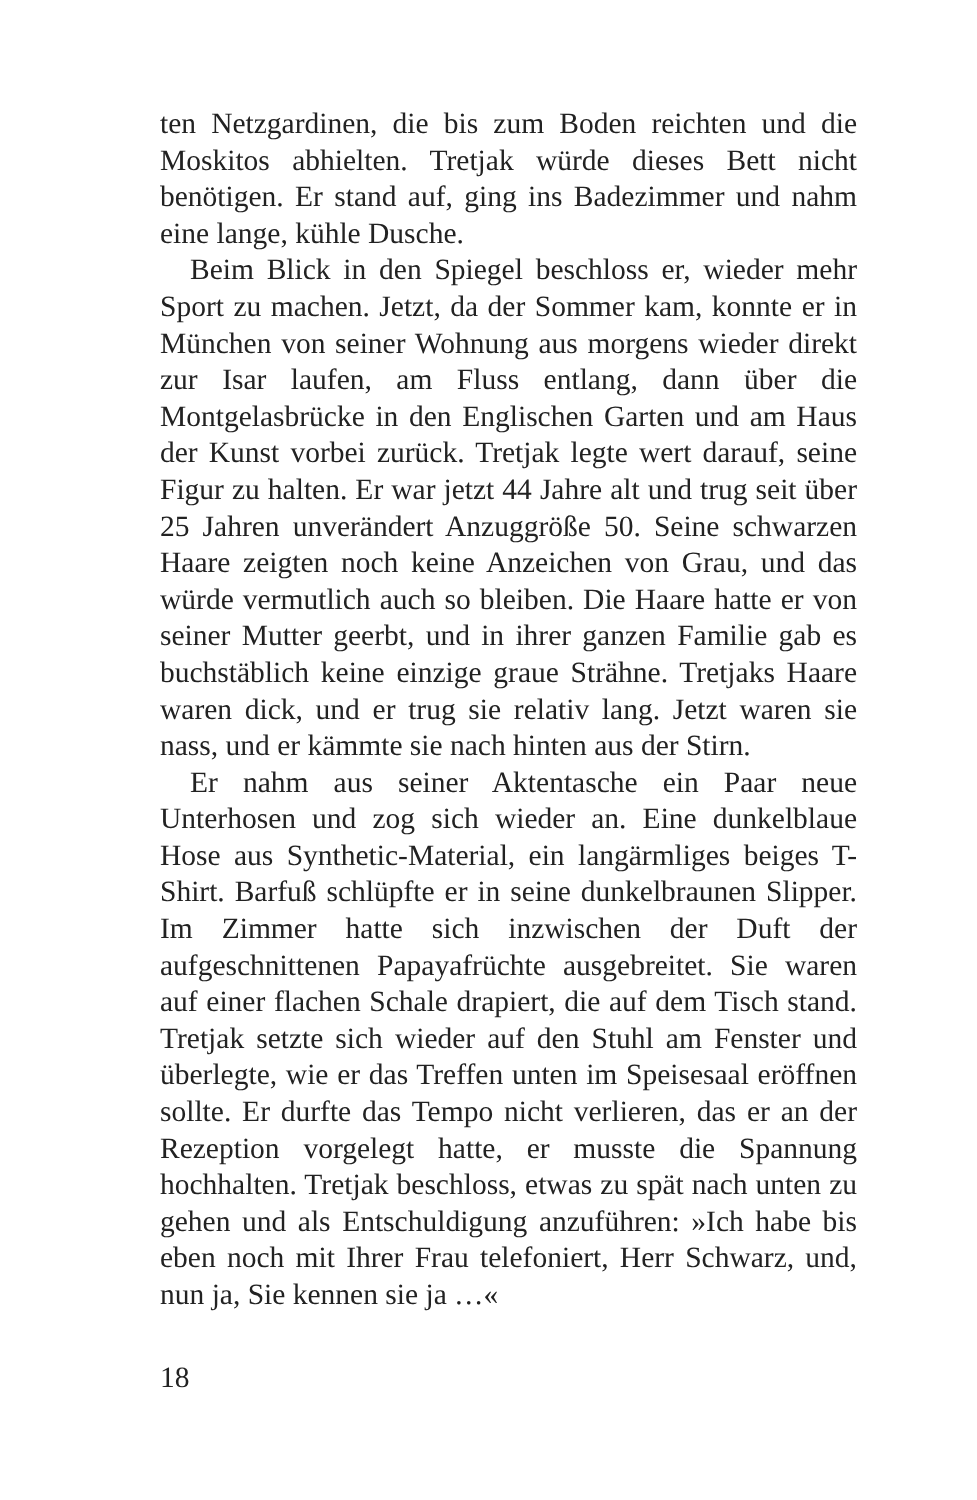ten Netzgardinen, die bis zum Boden reichten und die Moskitos abhielten. Tretjak würde dieses Bett nicht benötigen. Er stand auf, ging ins Badezimmer und nahm eine lange, kühle Dusche.
Beim Blick in den Spiegel beschloss er, wieder mehr Sport zu machen. Jetzt, da der Sommer kam, konnte er in München von seiner Wohnung aus morgens wieder direkt zur Isar laufen, am Fluss entlang, dann über die Montgelasbrücke in den Englischen Garten und am Haus der Kunst vorbei zurück. Tretjak legte wert darauf, seine Figur zu halten. Er war jetzt 44 Jahre alt und trug seit über 25 Jahren unverändert Anzuggröße 50. Seine schwarzen Haare zeigten noch keine Anzeichen von Grau, und das würde vermutlich auch so bleiben. Die Haare hatte er von seiner Mutter geerbt, und in ihrer ganzen Familie gab es buchstäblich keine einzige graue Strähne. Tretjaks Haare waren dick, und er trug sie relativ lang. Jetzt waren sie nass, und er kämmte sie nach hinten aus der Stirn.
Er nahm aus seiner Aktentasche ein Paar neue Unterhosen und zog sich wieder an. Eine dunkelblaue Hose aus Synthetic-Material, ein langärmliges beiges T-Shirt. Barfuß schlüpfte er in seine dunkelbraunen Slipper. Im Zimmer hatte sich inzwischen der Duft der aufgeschnittenen Papayafrüchte ausgebreitet. Sie waren auf einer flachen Schale drapiert, die auf dem Tisch stand. Tretjak setzte sich wieder auf den Stuhl am Fenster und überlegte, wie er das Treffen unten im Speisesaal eröffnen sollte. Er durfte das Tempo nicht verlieren, das er an der Rezeption vorgelegt hatte, er musste die Spannung hochhalten. Tretjak beschloss, etwas zu spät nach unten zu gehen und als Entschuldigung anzuführen: »Ich habe bis eben noch mit Ihrer Frau telefoniert, Herr Schwarz, und, nun ja, Sie kennen sie ja …«
18